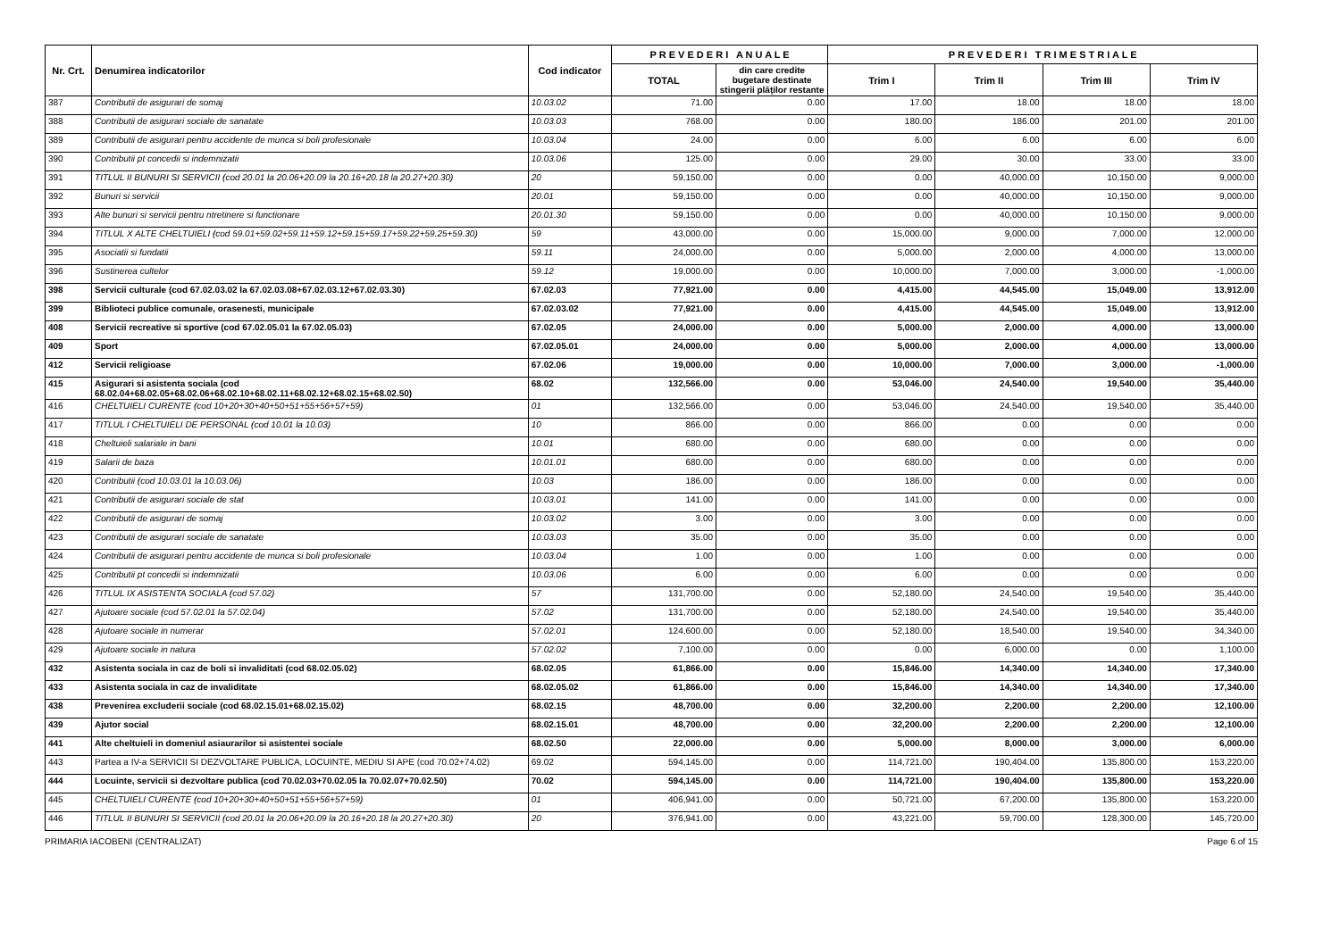| Nr. Crt. | Denumirea indicatorilor | Cod indicator | P R E V E D E R I A N U A L E | | P R E V E D E R I T R I M E S T R I A L E | | | |
| --- | --- | --- | --- | --- | --- | --- | --- | --- |
| | | | TOTAL | din care credite bugetare destinate stingerii plăţilor restante | Trim I | Trim II | Trim III | Trim IV |
| 387 | Contributii de asigurari de somaj | 10.03.02 | 71.00 | 0.00 | 17.00 | 18.00 | 18.00 | 18.00 |
| 388 | Contributii de asigurari sociale de sanatate | 10.03.03 | 768.00 | 0.00 | 180.00 | 186.00 | 201.00 | 201.00 |
| 389 | Contributii de asigurari pentru accidente de munca si boli profesionale | 10.03.04 | 24.00 | 0.00 | 6.00 | 6.00 | 6.00 | 6.00 |
| 390 | Contributii pt concedii si indemnizatii | 10.03.06 | 125.00 | 0.00 | 29.00 | 30.00 | 33.00 | 33.00 |
| 391 | TITLUL II BUNURI SI SERVICII (cod 20.01 la 20.06+20.09 la 20.16+20.18 la 20.27+20.30) | 20 | 59,150.00 | 0.00 | 0.00 | 40,000.00 | 10,150.00 | 9,000.00 |
| 392 | Bunuri si servicii | 20.01 | 59,150.00 | 0.00 | 0.00 | 40,000.00 | 10,150.00 | 9,000.00 |
| 393 | Alte bunuri si servicii pentru ntretinere si functionare | 20.01.30 | 59,150.00 | 0.00 | 0.00 | 40,000.00 | 10,150.00 | 9,000.00 |
| 394 | TITLUL X ALTE CHELTUIELI (cod 59.01+59.02+59.11+59.12+59.15+59.17+59.22+59.25+59.30) | 59 | 43,000.00 | 0.00 | 15,000.00 | 9,000.00 | 7,000.00 | 12,000.00 |
| 395 | Asociatii si fundatii | 59.11 | 24,000.00 | 0.00 | 5,000.00 | 2,000.00 | 4,000.00 | 13,000.00 |
| 396 | Sustinerea cultelor | 59.12 | 19,000.00 | 0.00 | 10,000.00 | 7,000.00 | 3,000.00 | -1,000.00 |
| 398 | Servicii culturale (cod 67.02.03.02 la 67.02.03.08+67.02.03.12+67.02.03.30) | 67.02.03 | 77,921.00 | 0.00 | 4,415.00 | 44,545.00 | 15,049.00 | 13,912.00 |
| 399 | Biblioteci publice comunale, orasenesti, municipale | 67.02.03.02 | 77,921.00 | 0.00 | 4,415.00 | 44,545.00 | 15,049.00 | 13,912.00 |
| 408 | Servicii recreative si sportive (cod 67.02.05.01 la 67.02.05.03) | 67.02.05 | 24,000.00 | 0.00 | 5,000.00 | 2,000.00 | 4,000.00 | 13,000.00 |
| 409 | Sport | 67.02.05.01 | 24,000.00 | 0.00 | 5,000.00 | 2,000.00 | 4,000.00 | 13,000.00 |
| 412 | Servicii religioase | 67.02.06 | 19,000.00 | 0.00 | 10,000.00 | 7,000.00 | 3,000.00 | -1,000.00 |
| 415 | Asigurari si asistenta sociala (cod 68.02.04+68.02.05+68.02.06+68.02.10+68.02.11+68.02.12+68.02.15+68.02.50) | 68.02 | 132,566.00 | 0.00 | 53,046.00 | 24,540.00 | 19,540.00 | 35,440.00 |
| 416 | CHELTUIELI CURENTE (cod 10+20+30+40+50+51+55+56+57+59) | 01 | 132,566.00 | 0.00 | 53,046.00 | 24,540.00 | 19,540.00 | 35,440.00 |
| 417 | TITLUL I CHELTUIELI DE PERSONAL (cod 10.01 la 10.03) | 10 | 866.00 | 0.00 | 866.00 | 0.00 | 0.00 | 0.00 |
| 418 | Cheltuieli salariale in bani | 10.01 | 680.00 | 0.00 | 680.00 | 0.00 | 0.00 | 0.00 |
| 419 | Salarii de baza | 10.01.01 | 680.00 | 0.00 | 680.00 | 0.00 | 0.00 | 0.00 |
| 420 | Contributii (cod 10.03.01 la 10.03.06) | 10.03 | 186.00 | 0.00 | 186.00 | 0.00 | 0.00 | 0.00 |
| 421 | Contributii de asigurari sociale de stat | 10.03.01 | 141.00 | 0.00 | 141.00 | 0.00 | 0.00 | 0.00 |
| 422 | Contributii de asigurari de somaj | 10.03.02 | 3.00 | 0.00 | 3.00 | 0.00 | 0.00 | 0.00 |
| 423 | Contributii de asigurari sociale de sanatate | 10.03.03 | 35.00 | 0.00 | 35.00 | 0.00 | 0.00 | 0.00 |
| 424 | Contributii de asigurari pentru accidente de munca si boli profesionale | 10.03.04 | 1.00 | 0.00 | 1.00 | 0.00 | 0.00 | 0.00 |
| 425 | Contributii pt concedii si indemnizatii | 10.03.06 | 6.00 | 0.00 | 6.00 | 0.00 | 0.00 | 0.00 |
| 426 | TITLUL IX ASISTENTA SOCIALA (cod 57.02) | 57 | 131,700.00 | 0.00 | 52,180.00 | 24,540.00 | 19,540.00 | 35,440.00 |
| 427 | Ajutoare sociale (cod 57.02.01 la 57.02.04) | 57.02 | 131,700.00 | 0.00 | 52,180.00 | 24,540.00 | 19,540.00 | 35,440.00 |
| 428 | Ajutoare sociale in numerar | 57.02.01 | 124,600.00 | 0.00 | 52,180.00 | 18,540.00 | 19,540.00 | 34,340.00 |
| 429 | Ajutoare sociale in natura | 57.02.02 | 7,100.00 | 0.00 | 0.00 | 6,000.00 | 0.00 | 1,100.00 |
| 432 | Asistenta sociala in caz de boli si invaliditati (cod 68.02.05.02) | 68.02.05 | 61,866.00 | 0.00 | 15,846.00 | 14,340.00 | 14,340.00 | 17,340.00 |
| 433 | Asistenta sociala in caz de invaliditate | 68.02.05.02 | 61,866.00 | 0.00 | 15,846.00 | 14,340.00 | 14,340.00 | 17,340.00 |
| 438 | Prevenirea excluderii sociale (cod 68.02.15.01+68.02.15.02) | 68.02.15 | 48,700.00 | 0.00 | 32,200.00 | 2,200.00 | 2,200.00 | 12,100.00 |
| 439 | Ajutor social | 68.02.15.01 | 48,700.00 | 0.00 | 32,200.00 | 2,200.00 | 2,200.00 | 12,100.00 |
| 441 | Alte cheltuieli in domeniul asiaurarilor si asistentei sociale | 68.02.50 | 22,000.00 | 0.00 | 5,000.00 | 8,000.00 | 3,000.00 | 6,000.00 |
| 443 | Partea a IV-a SERVICII SI DEZVOLTARE PUBLICA, LOCUINTE, MEDIU SI APE (cod 70.02+74.02) | 69.02 | 594,145.00 | 0.00 | 114,721.00 | 190,404.00 | 135,800.00 | 153,220.00 |
| 444 | Locuinte, servicii si dezvoltare publica (cod 70.02.03+70.02.05 la 70.02.07+70.02.50) | 70.02 | 594,145.00 | 0.00 | 114,721.00 | 190,404.00 | 135,800.00 | 153,220.00 |
| 445 | CHELTUIELI CURENTE (cod 10+20+30+40+50+51+55+56+57+59) | 01 | 406,941.00 | 0.00 | 50,721.00 | 67,200.00 | 135,800.00 | 153,220.00 |
| 446 | TITLUL II BUNURI SI SERVICII (cod 20.01 la 20.06+20.09 la 20.16+20.18 la 20.27+20.30) | 20 | 376,941.00 | 0.00 | 43,221.00 | 59,700.00 | 128,300.00 | 145,720.00 |
PRIMARIA IACOBENI (CENTRALIZAT) Page 6 of 15